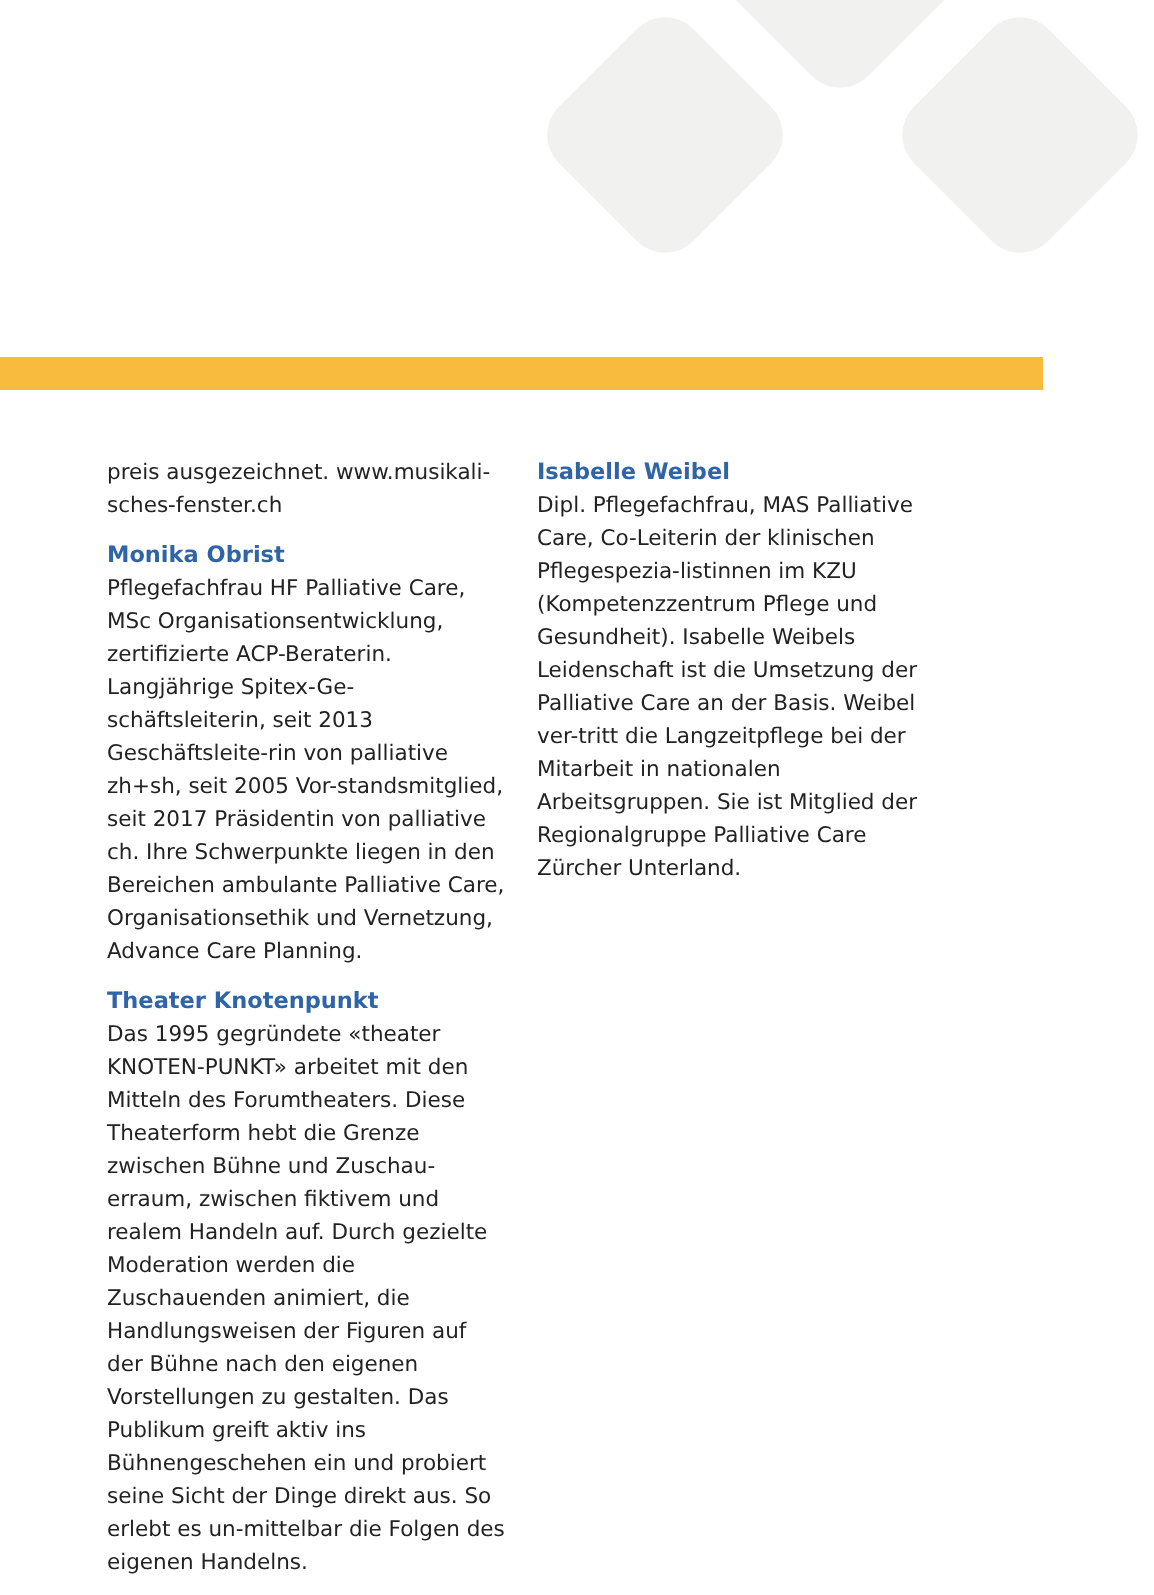preis ausgezeichnet. www.musikali-sches-fenster.ch
Monika Obrist
Pflegefachfrau HF Palliative Care, MSc Organisationsentwicklung, zertifizierte ACP-Beraterin. Langjährige Spitex-Ge-schäftsleiterin, seit 2013 Geschäftsleite-rin von palliative zh+sh, seit 2005 Vor-standsmitglied, seit 2017 Präsidentin von palliative ch. Ihre Schwerpunkte liegen in den Bereichen ambulante Palliative Care, Organisationsethik und Vernetzung, Advance Care Planning.
Theater Knotenpunkt
Das 1995 gegründete «theater KNOTEN-PUNKT» arbeitet mit den Mitteln des Forumtheaters. Diese Theaterform hebt die Grenze zwischen Bühne und Zuschau-erraum, zwischen fiktivem und realem Handeln auf. Durch gezielte Moderation werden die Zuschauenden animiert, die Handlungsweisen der Figuren auf der Bühne nach den eigenen Vorstellungen zu gestalten. Das Publikum greift aktiv ins Bühnengeschehen ein und probiert seine Sicht der Dinge direkt aus. So erlebt es un-mittelbar die Folgen des eigenen Handelns.
Isabelle Weibel
Dipl. Pflegefachfrau, MAS Palliative Care, Co-Leiterin der klinischen Pflegespezia-listinnen im KZU (Kompetenzzentrum Pflege und Gesundheit). Isabelle Weibels Leidenschaft ist die Umsetzung der Palliative Care an der Basis. Weibel ver-tritt die Langzeitpflege bei der Mitarbeit in nationalen Arbeitsgruppen. Sie ist Mitglied der Regionalgruppe Palliative Care Zürcher Unterland.